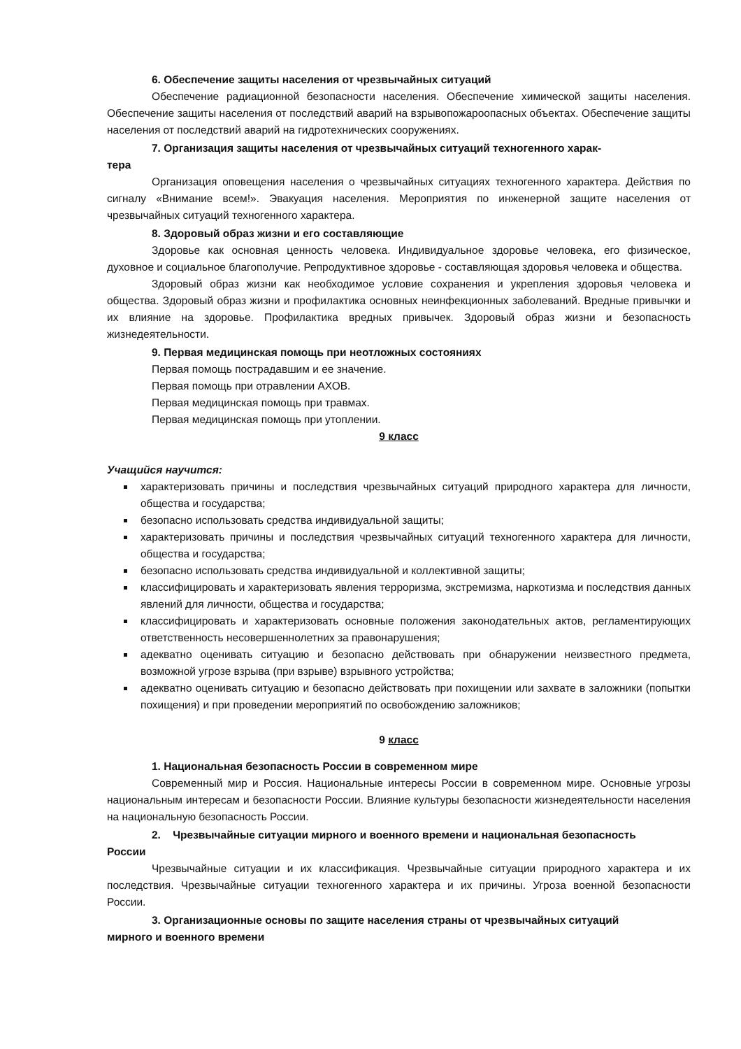6. Обеспечение защиты населения от чрезвычайных ситуаций
Обеспечение радиационной безопасности населения. Обеспечение химической защиты населения. Обеспечение защиты населения от последствий аварий на взрывопожароопасных объектах. Обеспечение защиты населения от последствий аварий на гидротехнических сооружениях.
7. Организация защиты населения от чрезвычайных ситуаций техногенного харак-
тера
Организация оповещения населения о чрезвычайных ситуациях техногенного характера. Действия по сигналу «Внимание всем!». Эвакуация населения. Мероприятия по инженерной защите населения от чрезвычайных ситуаций техногенного характера.
8. Здоровый образ жизни и его составляющие
Здоровье как основная ценность человека. Индивидуальное здоровье человека, его физическое, духовное и социальное благополучие. Репродуктивное здоровье - составляющая здоровья человека и общества.
Здоровый образ жизни как необходимое условие сохранения и укрепления здоровья человека и общества. Здоровый образ жизни и профилактика основных неинфекционных заболеваний. Вредные привычки и их влияние на здоровье. Профилактика вредных привычек. Здоровый образ жизни и безопасность жизнедеятельности.
9. Первая медицинская помощь при неотложных состояниях
Первая помощь пострадавшим и ее значение.
Первая помощь при отравлении АХОВ.
Первая медицинская помощь при травмах.
Первая медицинская помощь при утоплении.
9 класс
Учащийся научится:
характеризовать причины и последствия чрезвычайных ситуаций природного характера для личности, общества и государства;
безопасно использовать средства индивидуальной защиты;
характеризовать причины и последствия чрезвычайных ситуаций техногенного характера для личности, общества и государства;
безопасно использовать средства индивидуальной и коллективной защиты;
классифицировать и характеризовать явления терроризма, экстремизма, наркотизма и последствия данных явлений для личности, общества и государства;
классифицировать и характеризовать основные положения законодательных актов, регламентирующих ответственность несовершеннолетних за правонарушения;
адекватно оценивать ситуацию и безопасно действовать при обнаружении неизвестного предмета, возможной угрозе взрыва (при взрыве) взрывного устройства;
адекватно оценивать ситуацию и безопасно действовать при похищении или захвате в заложники (попытки похищения) и при проведении мероприятий по освобождению заложников;
9 класс
1. Национальная безопасность России в современном мире
Современный мир и Россия. Национальные интересы России в современном мире. Основные угрозы национальным интересам и безопасности России. Влияние культуры безопасности жизнедеятельности населения на национальную безопасность России.
2. Чрезвычайные ситуации мирного и военного времени и национальная безопасность
России
Чрезвычайные ситуации и их классификация. Чрезвычайные ситуации природного характера и их последствия. Чрезвычайные ситуации техногенного характера и их причины. Угроза военной безопасности России.
3. Организационные основы по защите населения страны от чрезвычайных ситуаций
мирного и военного времени